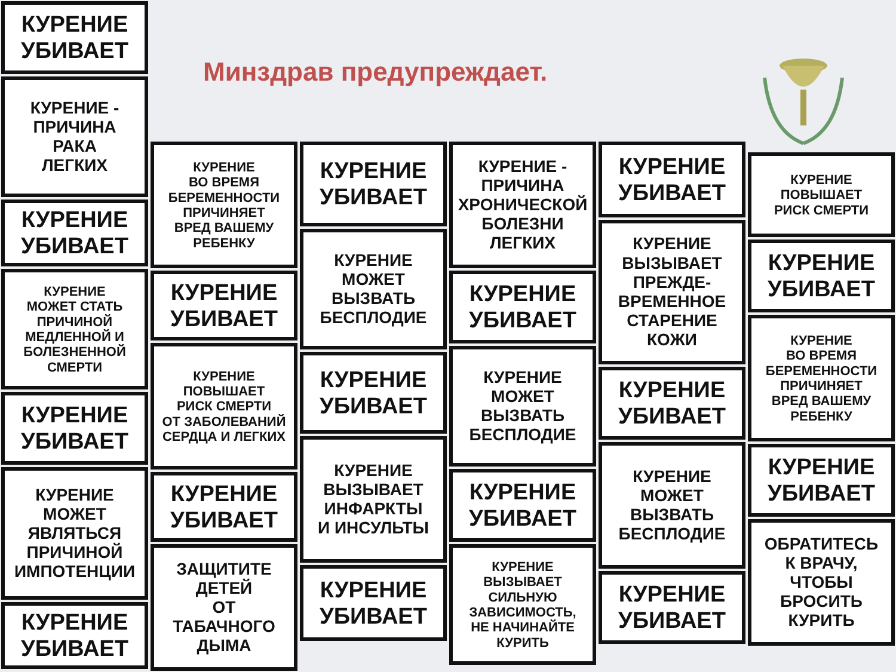КУРЕНИЕ
УБИВАЕТ
КУРЕНИЕ -
ПРИЧИНА
РАКА
ЛЕГКИХ
КУРЕНИЕ
УБИВАЕТ
КУРЕНИЕ
МОЖЕТ СТАТЬ
ПРИЧИНОЙ
МЕДЛЕННОЙ И
БОЛЕЗНЕННОЙ
СМЕРТИ
КУРЕНИЕ
УБИВАЕТ
КУРЕНИЕ
МОЖЕТ
ЯВЛЯТЬСЯ
ПРИЧИНОЙ
ИМПОТЕНЦИИ
КУРЕНИЕ
УБИВАЕТ
Минздрав предупреждает.
КУРЕНИЕ
ВО ВРЕМЯ
БЕРЕМЕННОСТИ
ПРИЧИНЯЕТ
ВРЕД ВАШЕМУ
РЕБЕНКУ
КУРЕНИЕ
УБИВАЕТ
КУРЕНИЕ
ПОВЫШАЕТ
РИСК СМЕРТИ
ОТ ЗАБОЛЕВАНИЙ
СЕРДЦА И ЛЕГКИХ
КУРЕНИЕ
УБИВАЕТ
ЗАЩИТИТЕ
ДЕТЕЙ
ОТ
ТАБАЧНОГО
ДЫМА
КУРЕНИЕ
УБИВАЕТ
КУРЕНИЕ
МОЖЕТ
ВЫЗВАТЬ
БЕСПЛОДИЕ
КУРЕНИЕ
УБИВАЕТ
КУРЕНИЕ
ВЫЗЫВАЕТ
ИНФАРКТЫ
И ИНСУЛЬТЫ
КУРЕНИЕ
УБИВАЕТ
КУРЕНИЕ -
ПРИЧИНА
ХРОНИЧЕСКОЙ
БОЛЕЗНИ
ЛЕГКИХ
КУРЕНИЕ
УБИВАЕТ
КУРЕНИЕ
МОЖЕТ
ВЫЗВАТЬ
БЕСПЛОДИЕ
КУРЕНИЕ
УБИВАЕТ
КУРЕНИЕ
ВЫЗЫВАЕТ
СИЛЬНУЮ
ЗАВИСИМОСТЬ,
НЕ НАЧИНАЙТЕ
КУРИТЬ
КУРЕНИЕ
УБИВАЕТ
КУРЕНИЕ
ВЫЗЫВАЕТ
ПРЕЖДЕ-
ВРЕМЕННОЕ
СТАРЕНИЕ
КОЖИ
КУРЕНИЕ
УБИВАЕТ
КУРЕНИЕ
МОЖЕТ
ВЫЗВАТЬ
БЕСПЛОДИЕ
КУРЕНИЕ
УБИВАЕТ
КУРЕНИЕ
ПОВЫШАЕТ
РИСК СМЕРТИ
КУРЕНИЕ
УБИВАЕТ
КУРЕНИЕ
ВО ВРЕМЯ
БЕРЕМЕННОСТИ
ПРИЧИНЯЕТ
ВРЕД ВАШЕМУ
РЕБЕНКУ
КУРЕНИЕ
УБИВАЕТ
ОБРАТИТЕСЬ
К ВРАЧУ,
ЧТОБЫ
БРОСИТЬ
КУРИТЬ